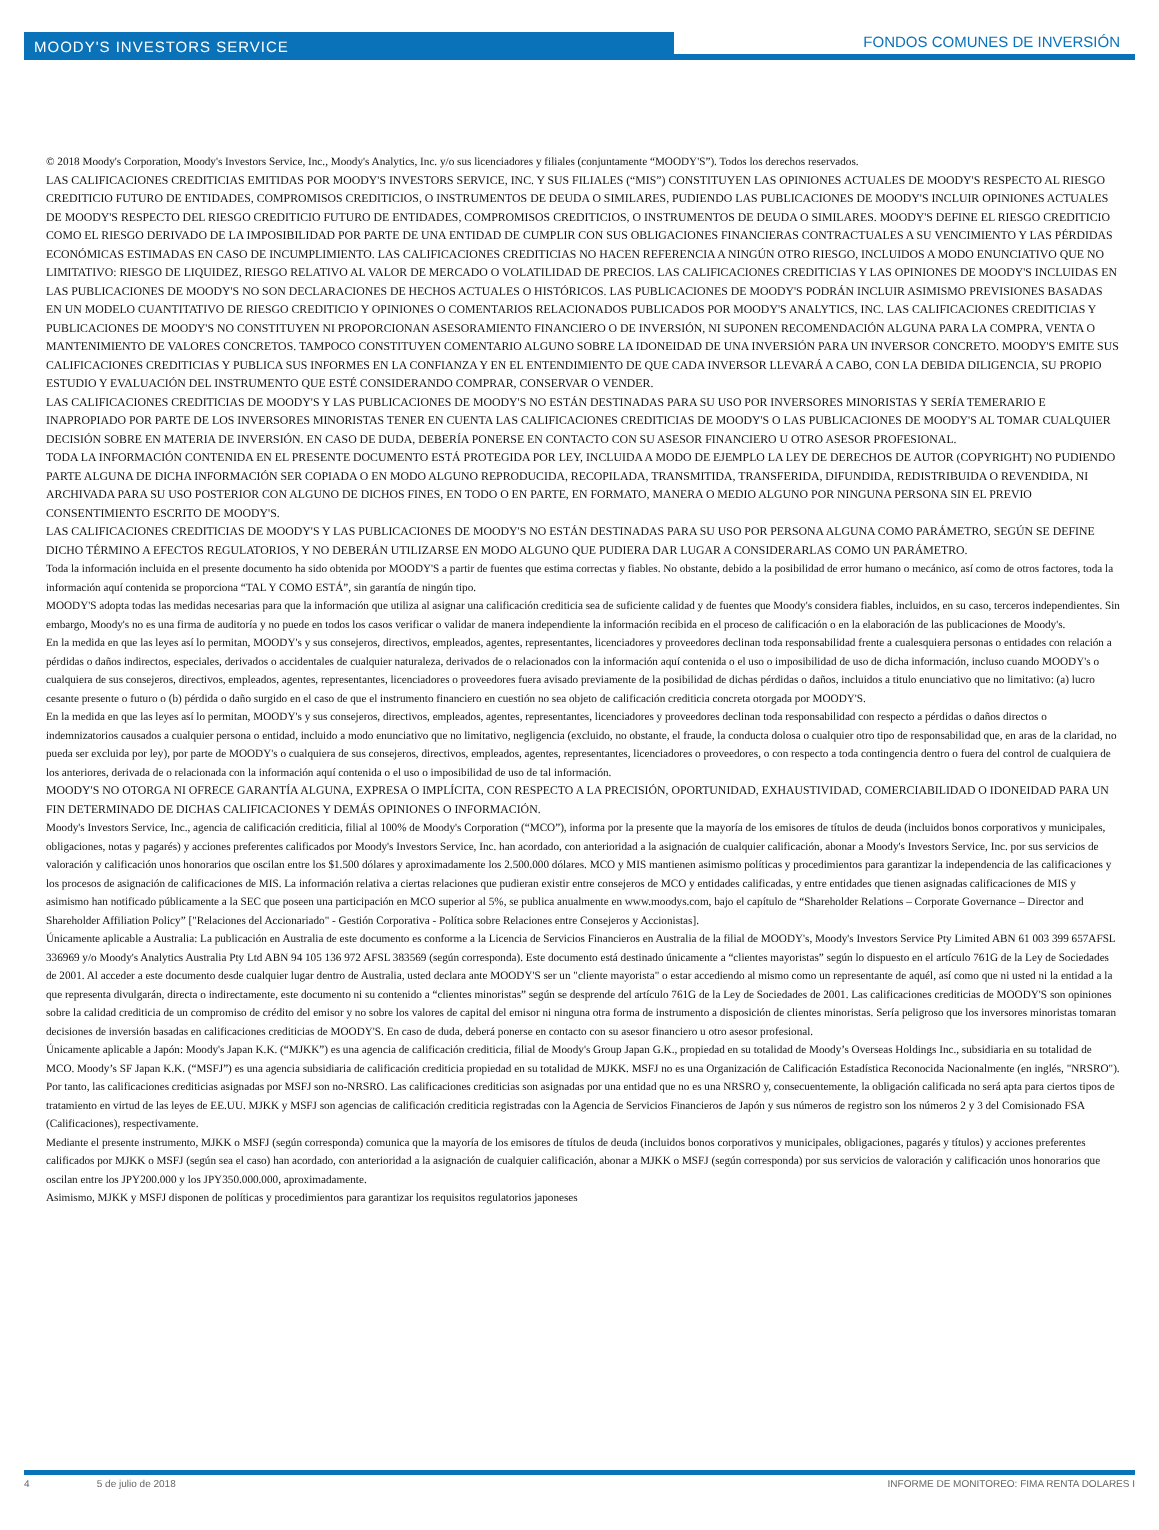MOODY'S INVESTORS SERVICE
FONDOS COMUNES DE INVERSIÓN
© 2018 Moody's Corporation, Moody's Investors Service, Inc., Moody's Analytics, Inc. y/o sus licenciadores y filiales (conjuntamente “MOODY'S”). Todos los derechos reservados.
LAS CALIFICACIONES CREDITICIAS EMITIDAS POR MOODY'S INVESTORS SERVICE, INC. Y SUS FILIALES (“MIS”) CONSTITUYEN LAS OPINIONES ACTUALES DE MOODY'S RESPECTO AL RIESGO CREDITICIO FUTURO DE ENTIDADES, COMPROMISOS CREDITICIOS, O INSTRUMENTOS DE DEUDA O SIMILARES, PUDIENDO LAS PUBLICACIONES DE MOODY'S INCLUIR OPINIONES ACTUALES DE MOODY'S RESPECTO DEL RIESGO CREDITICIO FUTURO DE ENTIDADES, COMPROMISOS CREDITICIOS, O INSTRUMENTOS DE DEUDA O SIMILARES. MOODY'S DEFINE EL RIESGO CREDITICIO COMO EL RIESGO DERIVADO DE LA IMPOSIBILIDAD POR PARTE DE UNA ENTIDAD DE CUMPLIR CON SUS OBLIGACIONES FINANCIERAS CONTRACTUALES A SU VENCIMIENTO Y LAS PÉRDIDAS ECONÓMICAS ESTIMADAS EN CASO DE INCUMPLIMIENTO. LAS CALIFICACIONES CREDITICIAS NO HACEN REFERENCIA A NINGÚN OTRO RIESGO, INCLUIDOS A MODO ENUNCIATIVO QUE NO LIMITATIVO: RIESGO DE LIQUIDEZ, RIESGO RELATIVO AL VALOR DE MERCADO O VOLATILIDAD DE PRECIOS. LAS CALIFICACIONES CREDITICIAS Y LAS OPINIONES DE MOODY'S INCLUIDAS EN LAS PUBLICACIONES DE MOODY'S NO SON DECLARACIONES DE HECHOS ACTUALES O HISTÓRICOS. LAS PUBLICACIONES DE MOODY'S PODRÁN INCLUIR ASIMISMO PREVISIONES BASADAS EN UN MODELO CUANTITATIVO DE RIESGO CREDITICIO Y OPINIONES O COMENTARIOS RELACIONADOS PUBLICADOS POR MOODY'S ANALYTICS, INC. LAS CALIFICACIONES CREDITICIAS Y PUBLICACIONES DE MOODY'S NO CONSTITUYEN NI PROPORCIONAN ASESORAMIENTO FINANCIERO O DE INVERSIÓN, NI SUPONEN RECOMENDACIÓN ALGUNA PARA LA COMPRA, VENTA O MANTENIMIENTO DE VALORES CONCRETOS. TAMPOCO CONSTITUYEN COMENTARIO ALGUNO SOBRE LA IDONEIDAD DE UNA INVERSIÓN PARA UN INVERSOR CONCRETO. MOODY'S EMITE SUS CALIFICACIONES CREDITICIAS Y PUBLICA SUS INFORMES EN LA CONFIANZA Y EN EL ENTENDIMIENTO DE QUE CADA INVERSOR LLEVARÁ A CABO, CON LA DEBIDA DILIGENCIA, SU PROPIO ESTUDIO Y EVALUACIÓN DEL INSTRUMENTO QUE ESTÉ CONSIDERANDO COMPRAR, CONSERVAR O VENDER.
LAS CALIFICACIONES CREDITICIAS DE MOODY'S Y LAS PUBLICACIONES DE MOODY'S NO ESTÁN DESTINADAS PARA SU USO POR INVERSORES MINORISTAS Y SERÍA TEMERARIO E INAPROPIADO POR PARTE DE LOS INVERSORES MINORISTAS TENER EN CUENTA LAS CALIFICACIONES CREDITICIAS DE MOODY'S O LAS PUBLICACIONES DE MOODY'S AL TOMAR CUALQUIER DECISIÓN SOBRE EN MATERIA DE INVERSIÓN. EN CASO DE DUDA, DEBERÍA PONERSE EN CONTACTO CON SU ASESOR FINANCIERO U OTRO ASESOR PROFESIONAL.
TODA LA INFORMACIÓN CONTENIDA EN EL PRESENTE DOCUMENTO ESTÁ PROTEGIDA POR LEY, INCLUIDA A MODO DE EJEMPLO LA LEY DE DERECHOS DE AUTOR (COPYRIGHT) NO PUDIENDO PARTE ALGUNA DE DICHA INFORMACIÓN SER COPIADA O EN MODO ALGUNO REPRODUCIDA, RECOPILADA, TRANSMITIDA, TRANSFERIDA, DIFUNDIDA, REDISTRIBUIDA O REVENDIDA, NI ARCHIVADA PARA SU USO POSTERIOR CON ALGUNO DE DICHOS FINES, EN TODO O EN PARTE, EN FORMATO, MANERA O MEDIO ALGUNO POR NINGUNA PERSONA SIN EL PREVIO CONSENTIMIENTO ESCRITO DE MOODY'S.
LAS CALIFICACIONES CREDITICIAS DE MOODY'S Y LAS PUBLICACIONES DE MOODY'S NO ESTÁN DESTINADAS PARA SU USO POR PERSONA ALGUNA COMO PARÁMETRO, SEGÚN SE DEFINE DICHO TÉRMINO A EFECTOS REGULATORIOS, Y NO DEBERÁN UTILIZARSE EN MODO ALGUNO QUE PUDIERA DAR LUGAR A CONSIDERARLAS COMO UN PARÁMETRO.
Toda la información incluida en el presente documento ha sido obtenida por MOODY'S a partir de fuentes que estima correctas y fiables. No obstante, debido a la posibilidad de error humano o mecánico, así como de otros factores, toda la información aquí contenida se proporciona “TAL Y COMO ESTÁ”, sin garantía de ningún tipo.
MOODY'S adopta todas las medidas necesarias para que la información que utiliza al asignar una calificación crediticia sea de suficiente calidad y de fuentes que Moody's considera fiables, incluidos, en su caso, terceros independientes. Sin embargo, Moody's no es una firma de auditoría y no puede en todos los casos verificar o validar de manera independiente la información recibida en el proceso de calificación o en la elaboración de las publicaciones de Moody's.
En la medida en que las leyes así lo permitan, MOODY's y sus consejeros, directivos, empleados, agentes, representantes, licenciadores y proveedores declinan toda responsabilidad frente a cualesquiera personas o entidades con relación a pérdidas o daños indirectos, especiales, derivados o accidentales de cualquier naturaleza, derivados de o relacionados con la información aquí contenida o el uso o imposibilidad de uso de dicha información, incluso cuando MOODY's o cualquiera de sus consejeros, directivos, empleados, agentes, representantes, licenciadores o proveedores fuera avisado previamente de la posibilidad de dichas pérdidas o daños, incluidos a titulo enunciativo que no limitativo: (a) lucro cesante presente o futuro o (b) pérdida o daño surgido en el caso de que el instrumento financiero en cuestión no sea objeto de calificación crediticia concreta otorgada por MOODY'S.
En la medida en que las leyes así lo permitan, MOODY's y sus consejeros, directivos, empleados, agentes, representantes, licenciadores y proveedores declinan toda responsabilidad con respecto a pérdidas o daños directos o indemnizatorios causados a cualquier persona o entidad, incluido a modo enunciativo que no limitativo, negligencia (excluido, no obstante, el fraude, la conducta dolosa o cualquier otro tipo de responsabilidad que, en aras de la claridad, no pueda ser excluida por ley), por parte de MOODY's o cualquiera de sus consejeros, directivos, empleados, agentes, representantes, licenciadores o proveedores, o con respecto a toda contingencia dentro o fuera del control de cualquiera de los anteriores, derivada de o relacionada con la información aquí contenida o el uso o imposibilidad de uso de tal información.
MOODY'S NO OTORGA NI OFRECE GARANTÍA ALGUNA, EXPRESA O IMPLÍCITA, CON RESPECTO A LA PRECISIÓN, OPORTUNIDAD, EXHAUSTIVIDAD, COMERCIABILIDAD O IDONEIDAD PARA UN FIN DETERMINADO DE DICHAS CALIFICACIONES Y DEMÁS OPINIONES O INFORMACIÓN.
Moody's Investors Service, Inc., agencia de calificación crediticia, filial al 100% de Moody's Corporation (“MCO”), informa por la presente que la mayoría de los emisores de títulos de deuda (incluidos bonos corporativos y municipales, obligaciones, notas y pagarés) y acciones preferentes calificados por Moody's Investors Service, Inc. han acordado, con anterioridad a la asignación de cualquier calificación, abonar a Moody's Investors Service, Inc. por sus servicios de valoración y calificación unos honorarios que oscilan entre los $1.500 dólares y aproximadamente los 2.500.000 dólares. MCO y MIS mantienen asimismo políticas y procedimientos para garantizar la independencia de las calificaciones y los procesos de asignación de calificaciones de MIS. La información relativa a ciertas relaciones que pudieran existir entre consejeros de MCO y entidades calificadas, y entre entidades que tienen asignadas calificaciones de MIS y asimismo han notificado públicamente a la SEC que poseen una participación en MCO superior al 5%, se publica anualmente en www.moodys.com, bajo el capítulo de “Shareholder Relations – Corporate Governance – Director and Shareholder Affiliation Policy” ["Relaciones del Accionariado" - Gestión Corporativa - Política sobre Relaciones entre Consejeros y Accionistas].
Únicamente aplicable a Australia: La publicación en Australia de este documento es conforme a la Licencia de Servicios Financieros en Australia de la filial de MOODY's, Moody's Investors Service Pty Limited ABN 61 003 399 657AFSL 336969 y/o Moody's Analytics Australia Pty Ltd ABN 94 105 136 972 AFSL 383569 (según corresponda). Este documento está destinado únicamente a “clientes mayoristas” según lo dispuesto en el artículo 761G de la Ley de Sociedades de 2001. Al acceder a este documento desde cualquier lugar dentro de Australia, usted declara ante MOODY'S ser un "cliente mayorista" o estar accediendo al mismo como un representante de aquél, así como que ni usted ni la entidad a la que representa divulgarán, directa o indirectamente, este documento ni su contenido a “clientes minoristas” según se desprende del artículo 761G de la Ley de Sociedades de 2001. Las calificaciones crediticias de MOODY'S son opiniones sobre la calidad crediticia de un compromiso de crédito del emisor y no sobre los valores de capital del emisor ni ninguna otra forma de instrumento a disposición de clientes minoristas. Sería peligroso que los inversores minoristas tomaran decisiones de inversión basadas en calificaciones crediticias de MOODY'S. En caso de duda, deberá ponerse en contacto con su asesor financiero u otro asesor profesional.
Únicamente aplicable a Japón: Moody's Japan K.K. (“MJKK”) es una agencia de calificación crediticia, filial de Moody's Group Japan G.K., propiedad en su totalidad de Moody’s Overseas Holdings Inc., subsidiaria en su totalidad de MCO. Moody’s SF Japan K.K. (“MSFJ”) es una agencia subsidiaria de calificación crediticia propiedad en su totalidad de MJKK. MSFJ no es una Organización de Calificación Estadística Reconocida Nacionalmente (en inglés, "NRSRO"). Por tanto, las calificaciones crediticias asignadas por MSFJ son no-NRSRO. Las calificaciones crediticias son asignadas por una entidad que no es una NRSRO y, consecuentemente, la obligación calificada no será apta para ciertos tipos de tratamiento en virtud de las leyes de EE.UU. MJKK y MSFJ son agencias de calificación crediticia registradas con la Agencia de Servicios Financieros de Japón y sus números de registro son los números 2 y 3 del Comisionado FSA (Calificaciones), respectivamente.
Mediante el presente instrumento, MJKK o MSFJ (según corresponda) comunica que la mayoría de los emisores de títulos de deuda (incluidos bonos corporativos y municipales, obligaciones, pagarés y títulos) y acciones preferentes calificados por MJKK o MSFJ (según sea el caso) han acordado, con anterioridad a la asignación de cualquier calificación, abonar a MJKK o MSFJ (según corresponda) por sus servicios de valoración y calificación unos honorarios que oscilan entre los JPY200.000 y los JPY350.000.000, aproximadamente.
Asimismo, MJKK y MSFJ disponen de políticas y procedimientos para garantizar los requisitos regulatorios japoneses
4 5 de julio de 2018 INFORME DE MONITOREO: FIMA RENTA DOLARES I